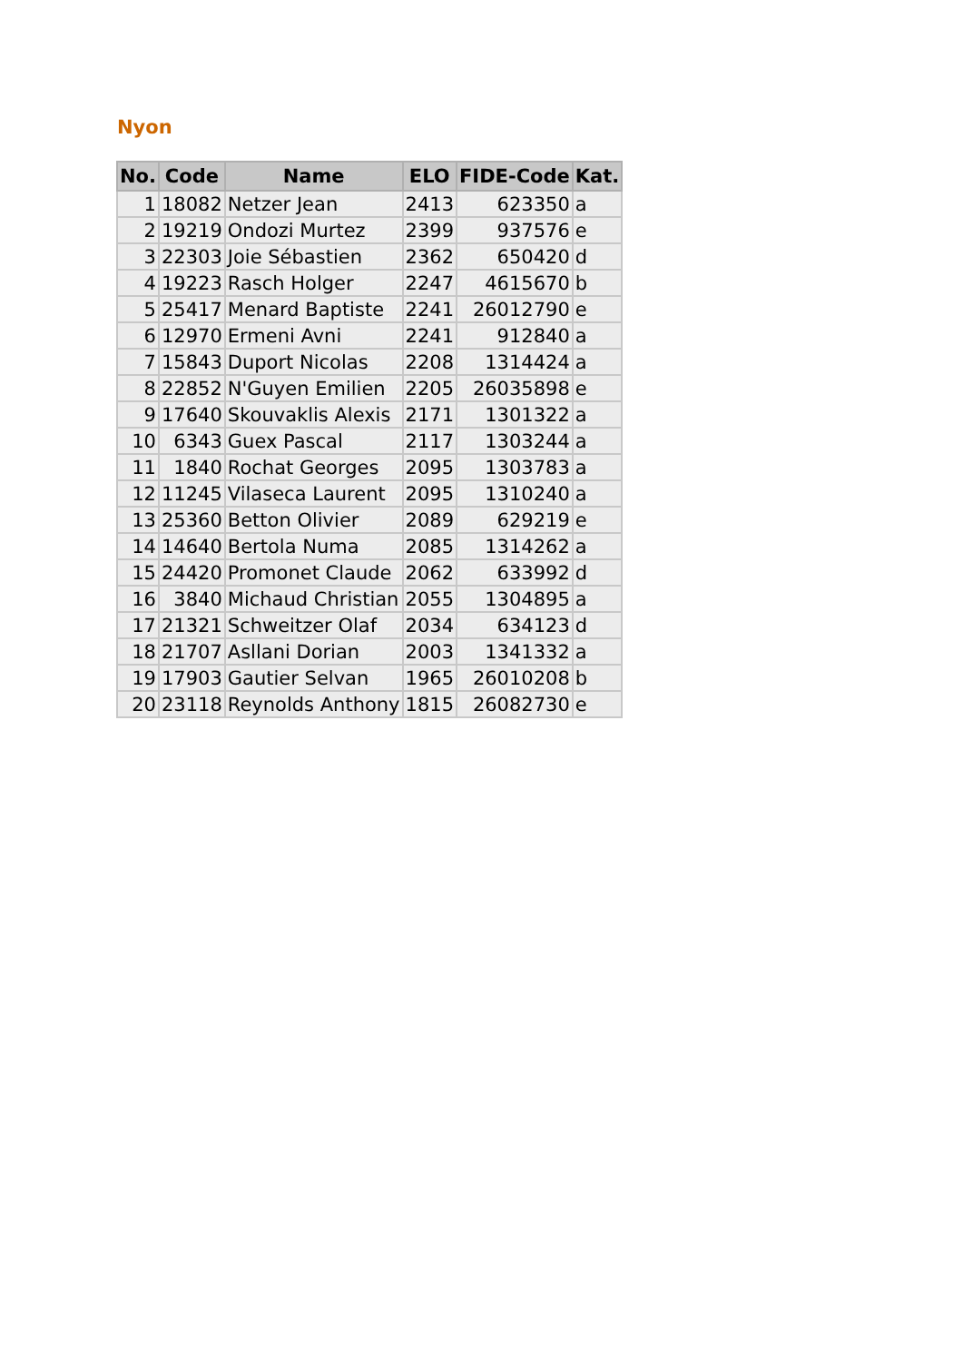Nyon
| No. | Code | Name | ELO | FIDE-Code | Kat. |
| --- | --- | --- | --- | --- | --- |
| 1 | 18082 | Netzer Jean | 2413 | 623350 | a |
| 2 | 19219 | Ondozi Murtez | 2399 | 937576 | e |
| 3 | 22303 | Joie Sébastien | 2362 | 650420 | d |
| 4 | 19223 | Rasch Holger | 2247 | 4615670 | b |
| 5 | 25417 | Menard Baptiste | 2241 | 26012790 | e |
| 6 | 12970 | Ermeni Avni | 2241 | 912840 | a |
| 7 | 15843 | Duport Nicolas | 2208 | 1314424 | a |
| 8 | 22852 | N'Guyen Emilien | 2205 | 26035898 | e |
| 9 | 17640 | Skouvaklis Alexis | 2171 | 1301322 | a |
| 10 | 6343 | Guex Pascal | 2117 | 1303244 | a |
| 11 | 1840 | Rochat Georges | 2095 | 1303783 | a |
| 12 | 11245 | Vilaseca Laurent | 2095 | 1310240 | a |
| 13 | 25360 | Betton Olivier | 2089 | 629219 | e |
| 14 | 14640 | Bertola Numa | 2085 | 1314262 | a |
| 15 | 24420 | Promonet Claude | 2062 | 633992 | d |
| 16 | 3840 | Michaud Christian | 2055 | 1304895 | a |
| 17 | 21321 | Schweitzer Olaf | 2034 | 634123 | d |
| 18 | 21707 | Asllani Dorian | 2003 | 1341332 | a |
| 19 | 17903 | Gautier Selvan | 1965 | 26010208 | b |
| 20 | 23118 | Reynolds Anthony | 1815 | 26082730 | e |